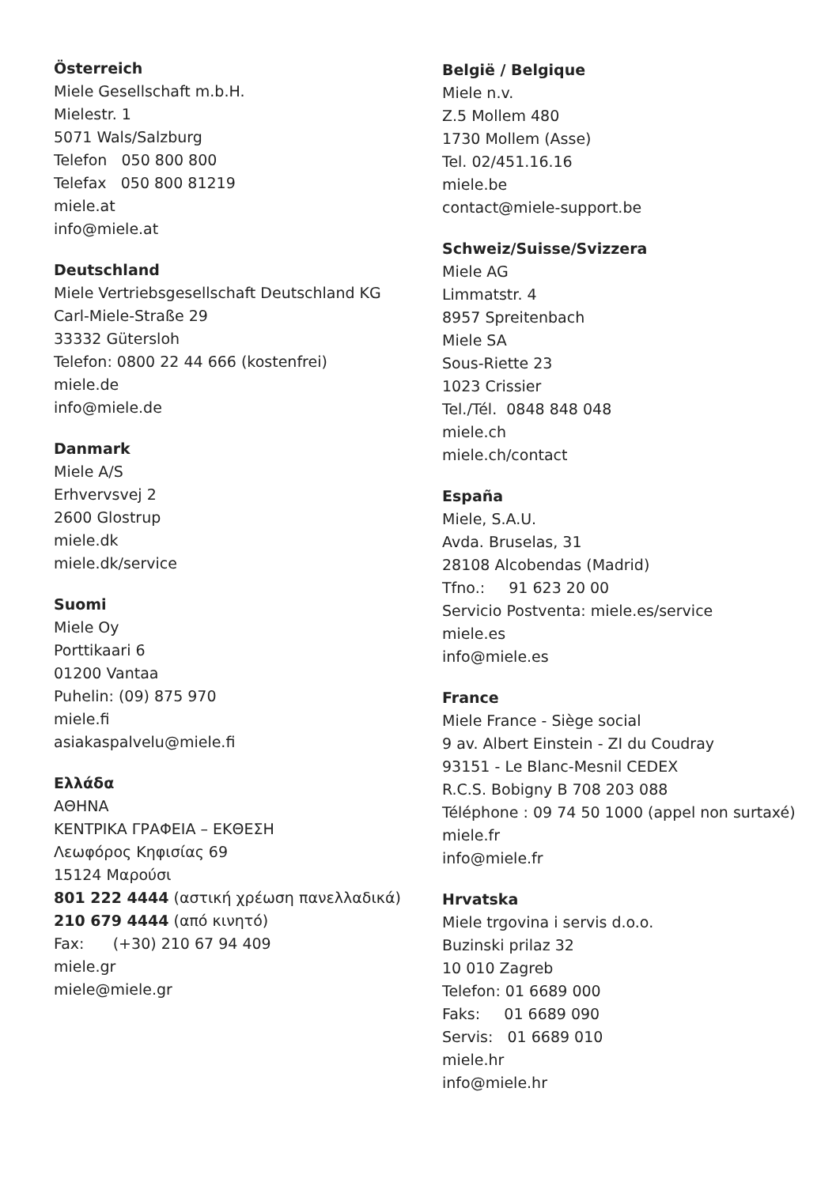Österreich
Miele Gesellschaft m.b.H.
Mielestr. 1
5071 Wals/Salzburg
Telefon 050 800 800
Telefax 050 800 81219
miele.at
info@miele.at
Deutschland
Miele Vertriebsgesellschaft Deutschland KG
Carl-Miele-Straße 29
33332 Gütersloh
Telefon: 0800 22 44 666 (kostenfrei)
miele.de
info@miele.de
Danmark
Miele A/S
Erhvervsvej 2
2600 Glostrup
miele.dk
miele.dk/service
Suomi
Miele Oy
Porttikaari 6
01200 Vantaa
Puhelin: (09) 875 970
miele.fi
asiakaspalvelu@miele.fi
Ελλάδα
ΑΘΗΝΑ
ΚΕΝΤΡΙΚΑ ΓΡΑΦΕΙΑ – ΕΚΘΕΣΗ
Λεωφόρος Κηφισίας 69
15124 Μαρούσι
801 222 4444 (αστική χρέωση πανελλαδικά)
210 679 4444 (από κινητό)
Fax: (+30) 210 67 94 409
miele.gr
miele@miele.gr
België / Belgique
Miele n.v.
Z.5 Mollem 480
1730 Mollem (Asse)
Tel. 02/451.16.16
miele.be
contact@miele-support.be
Schweiz/Suisse/Svizzera
Miele AG
Limmatstr. 4
8957 Spreitenbach
Miele SA
Sous-Riette 23
1023 Crissier
Tel./Tél. 0848 848 048
miele.ch
miele.ch/contact
España
Miele, S.A.U.
Avda. Bruselas, 31
28108 Alcobendas (Madrid)
Tfno.: 91 623 20 00
Servicio Postventa: miele.es/service
miele.es
info@miele.es
France
Miele France - Siège social
9 av. Albert Einstein - ZI du Coudray
93151 - Le Blanc-Mesnil CEDEX
R.C.S. Bobigny B 708 203 088
Téléphone : 09 74 50 1000 (appel non surtaxé)
miele.fr
info@miele.fr
Hrvatska
Miele trgovina i servis d.o.o.
Buzinski prilaz 32
10 010 Zagreb
Telefon: 01 6689 000
Faks: 01 6689 090
Servis: 01 6689 010
miele.hr
info@miele.hr